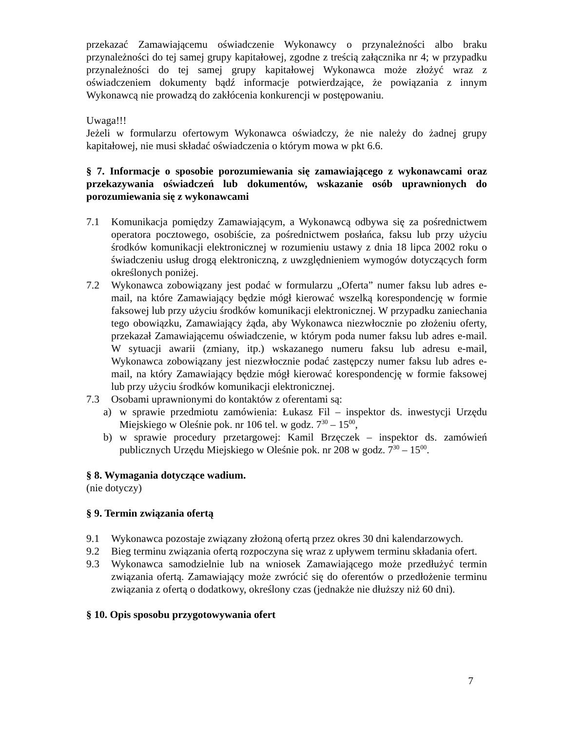przekazać Zamawiającemu oświadczenie Wykonawcy o przynależności albo braku przynależności do tej samej grupy kapitałowej, zgodne z treścią załącznika nr 4; w przypadku przynależności do tej samej grupy kapitałowej Wykonawca może złożyć wraz z oświadczeniem dokumenty bądź informacje potwierdzające, że powiązania z innym Wykonawcą nie prowadzą do zakłócenia konkurencji w postępowaniu.
Uwaga!!!
Jeżeli w formularzu ofertowym Wykonawca oświadczy, że nie należy do żadnej grupy kapitałowej, nie musi składać oświadczenia o którym mowa w pkt 6.6.
§ 7. Informacje o sposobie porozumiewania się zamawiającego z wykonawcami oraz przekazywania oświadczeń lub dokumentów, wskazanie osób uprawnionych do porozumiewania się z wykonawcami
7.1 Komunikacja pomiędzy Zamawiającym, a Wykonawcą odbywa się za pośrednictwem operatora pocztowego, osobiście, za pośrednictwem posłańca, faksu lub przy użyciu środków komunikacji elektronicznej w rozumieniu ustawy z dnia 18 lipca 2002 roku o świadczeniu usług drogą elektroniczną, z uwzględnieniem wymogów dotyczących form określonych poniżej.
7.2 Wykonawca zobowiązany jest podać w formularzu „Oferta” numer faksu lub adres e-mail, na które Zamawiający będzie mógł kierować wszelką korespondencję w formie faksowej lub przy użyciu środków komunikacji elektronicznej. W przypadku zaniechania tego obowiązku, Zamawiający żąda, aby Wykonawca niezwłocznie po złożeniu oferty, przekazał Zamawiającemu oświadczenie, w którym poda numer faksu lub adres e-mail. W sytuacji awarii (zmiany, itp.) wskazanego numeru faksu lub adresu e-mail, Wykonawca zobowiązany jest niezwłocznie podać zastępczy numer faksu lub adres e-mail, na który Zamawiający będzie mógł kierować korespondencję w formie faksowej lub przy użyciu środków komunikacji elektronicznej.
7.3 Osobami uprawnionymi do kontaktów z oferentami są:
a) w sprawie przedmiotu zamówienia: Łukasz Fil – inspektor ds. inwestycji Urzędu Miejskiego w Oleśnie pok. nr 106 tel. w godz. 7<sup>30</sup> – 15<sup>00</sup>,
b) w sprawie procedury przetargowej: Kamil Brzęczek – inspektor ds. zamówień publicznych Urzędu Miejskiego w Oleśnie pok. nr 208 w godz. 7<sup>30</sup> – 15<sup>00</sup>.
§ 8. Wymagania dotyczące wadium.
(nie dotyczy)
§ 9. Termin związania ofertą
9.1 Wykonawca pozostaje związany złożoną ofertą przez okres 30 dni kalendarzowych.
9.2 Bieg terminu związania ofertą rozpoczyna się wraz z upływem terminu składania ofert.
9.3 Wykonawca samodzielnie lub na wniosek Zamawiającego może przedłużyć termin związania ofertą. Zamawiający może zwrócić się do oferentów o przedłożenie terminu związania z ofertą o dodatkowy, określony czas (jednakże nie dłuższy niż 60 dni).
§ 10. Opis sposobu przygotowywania ofert
7